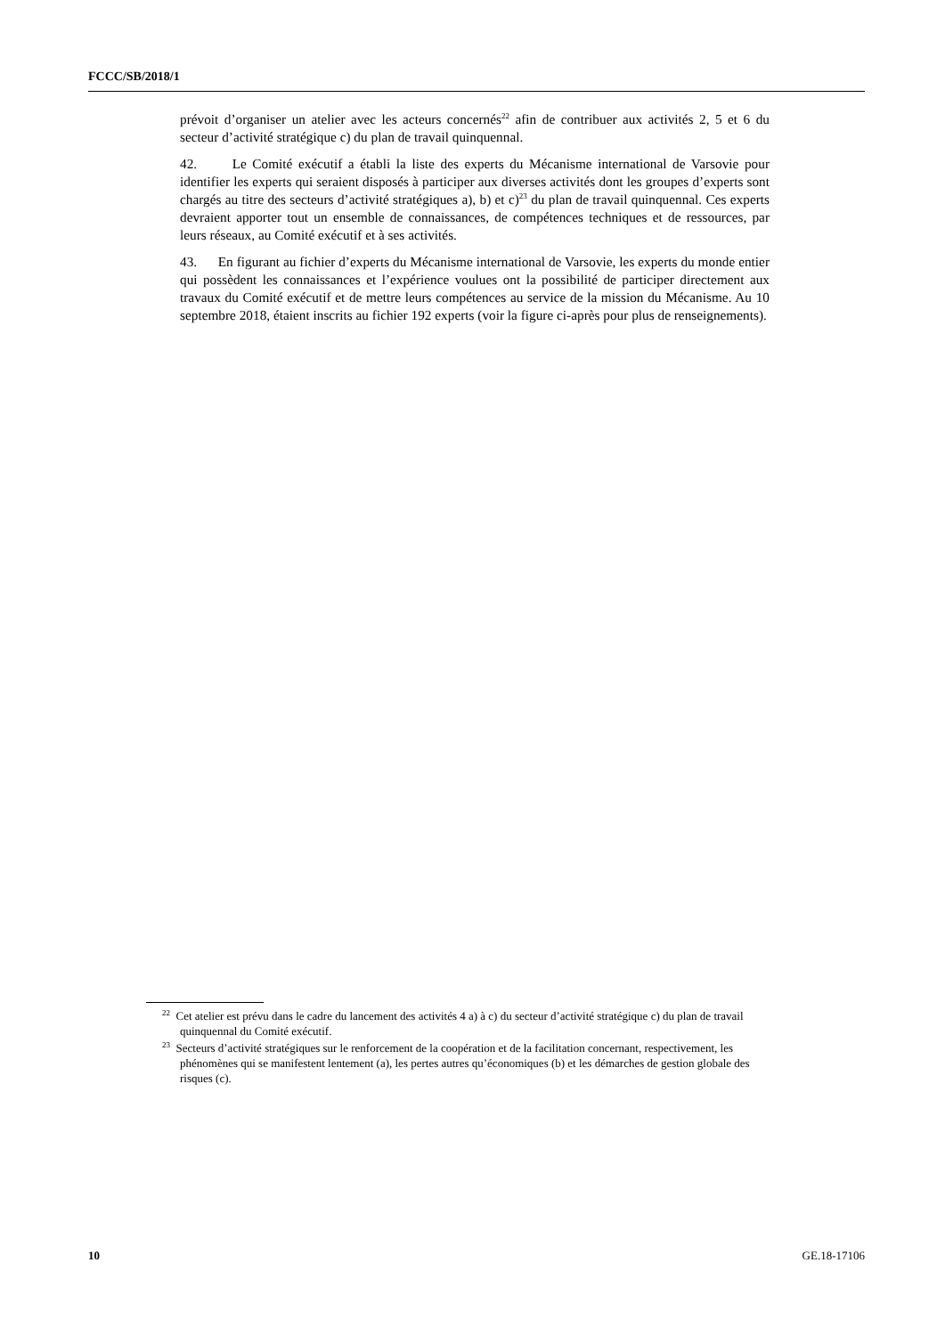FCCC/SB/2018/1
prévoit d’organiser un atelier avec les acteurs concernés<sup>22</sup> afin de contribuer aux activités 2, 5 et 6 du secteur d’activité stratégique c) du plan de travail quinquennal.
42. Le Comité exécutif a établi la liste des experts du Mécanisme international de Varsovie pour identifier les experts qui seraient disposés à participer aux diverses activités dont les groupes d’experts sont chargés au titre des secteurs d’activité stratégiques a), b) et c)<sup>23</sup> du plan de travail quinquennal. Ces experts devraient apporter tout un ensemble de connaissances, de compétences techniques et de ressources, par leurs réseaux, au Comité exécutif et à ses activités.
43. En figurant au fichier d’experts du Mécanisme international de Varsovie, les experts du monde entier qui possèdent les connaissances et l’expérience voulues ont la possibilité de participer directement aux travaux du Comité exécutif et de mettre leurs compétences au service de la mission du Mécanisme. Au 10 septembre 2018, étaient inscrits au fichier 192 experts (voir la figure ci-après pour plus de renseignements).
<sup>22</sup> Cet atelier est prévu dans le cadre du lancement des activités 4 a) à c) du secteur d’activité stratégique c) du plan de travail quinquennal du Comité exécutif.
<sup>23</sup> Secteurs d’activité stratégiques sur le renforcement de la coopération et de la facilitation concernant, respectivement, les phénomènes qui se manifestent lentement (a), les pertes autres qu’économiques (b) et les démarches de gestion globale des risques (c).
10 GE.18-17106